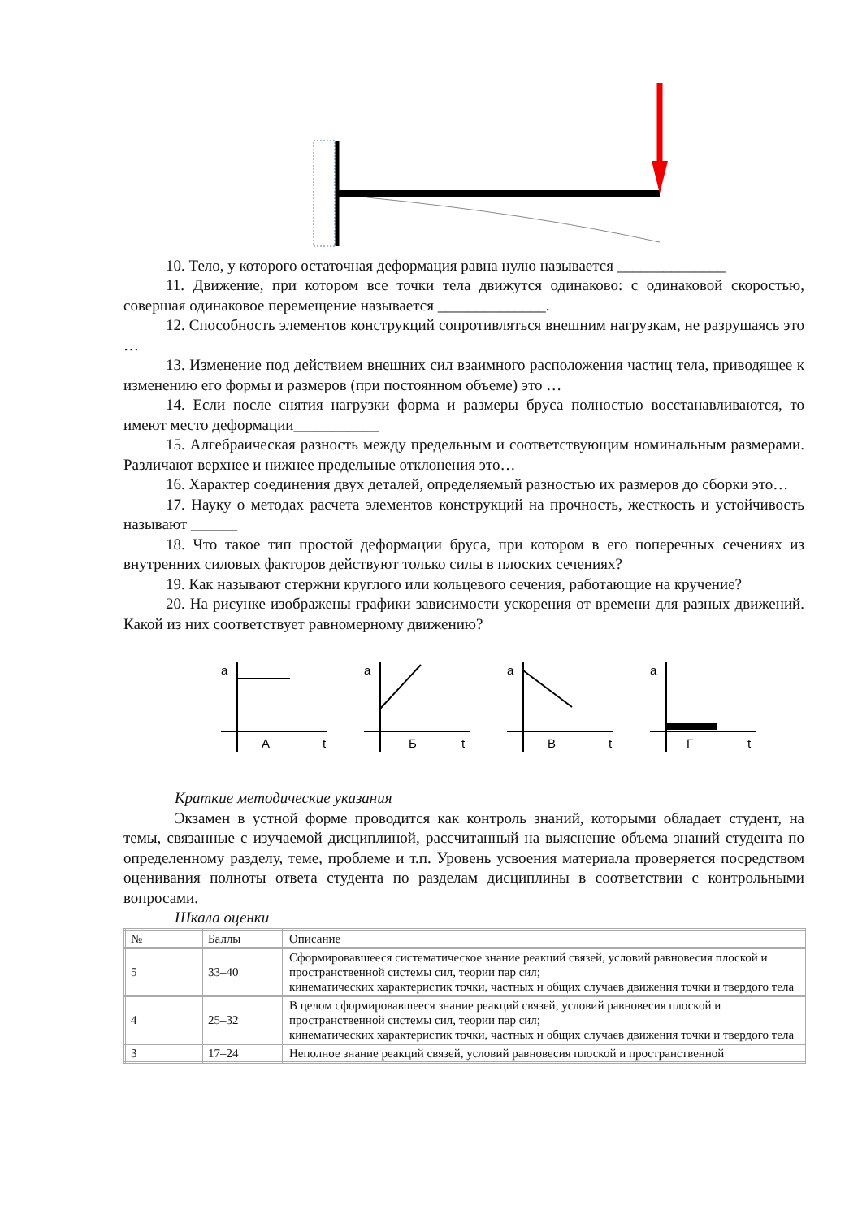10. Тело, у которого остаточная деформация равна нулю называется ______________
11. Движение, при котором все точки тела движутся одинаково: с одинаковой скоростью, совершая одинаковое перемещение называется ______________.
12. Способность элементов конструкций сопротивляться внешним нагрузкам, не разрушаясь это …
13. Изменение под действием внешних сил взаимного расположения частиц тела, приводящее к изменению его формы и размеров (при постоянном объеме) это …
14. Если после снятия нагрузки форма и размеры бруса полностью восстанавливаются, то имеют место деформации___________
15. Алгебраическая разность между предельным и соответствующим номинальным размерами. Различают верхнее и нижнее предельные отклонения это…
16. Характер соединения двух деталей, определяемый разностью их размеров до сборки это…
17. Науку о методах расчета элементов конструкций на прочность, жесткость и устойчивость называют ______
18. Что такое тип простой деформации бруса, при котором в его поперечных сечениях из внутренних силовых факторов действуют только силы в плоских сечениях?
19. Как называют стержни круглого или кольцевого сечения, работающие на кручение?
20. На рисунке изображены графики зависимости ускорения от времени для разных движений. Какой из них соответствует равномерному движению?
a
А
t
a
Б
t
a
В
t
a
Г
t
Краткие методические указания
Экзамен в устной форме проводится как контроль знаний, которыми обладает студент, на темы, связанные с изучаемой дисциплиной, рассчитанный на выяснение объема знаний студента по определенному разделу, теме, проблеме и т.п. Уровень усвоения материала проверяется посредством оценивания полноты ответа студента по разделам дисциплины в соответствии с контрольными вопросами.
Шкала оценки
| № | Баллы | Описание |
| 5 | 33–40 | Сформировавшееся систематическое знание реакций связей, условий равновесия плоской и пространственной системы сил, теории пар сил; кинематических характеристик точки, частных и общих случаев движения точки и твердого тела |
| 4 | 25–32 | В целом сформировавшееся знание реакций связей, условий равновесия плоской и пространственной системы сил, теории пар сил; кинематических характеристик точки, частных и общих случаев движения точки и твердого тела |
| 3 | 17–24 | Неполное знание реакций связей, условий равновесия плоской и пространственной |